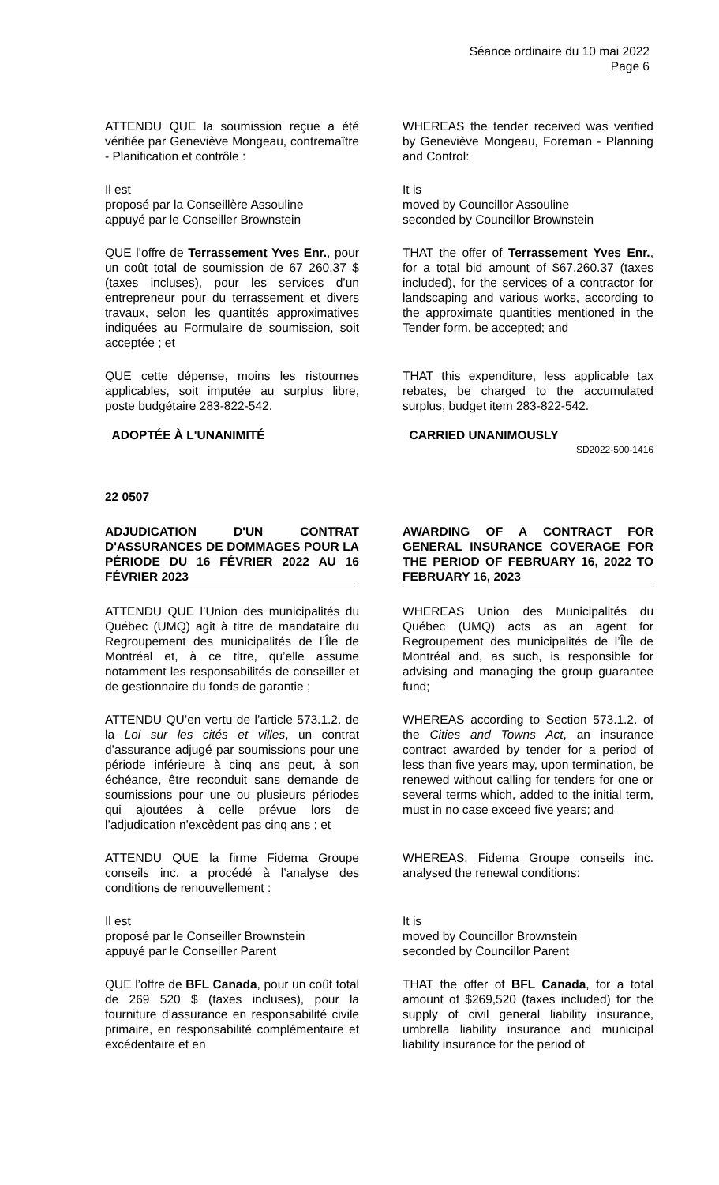Séance ordinaire du 10 mai 2022
Page 6
ATTENDU QUE la soumission reçue a été vérifiée par Geneviève Mongeau, contremaître - Planification et contrôle :
WHEREAS the tender received was verified by Geneviève Mongeau, Foreman - Planning and Control:
Il est
proposé par la Conseillère Assouline
appuyé par le Conseiller Brownstein
It is
moved by Councillor Assouline
seconded by Councillor Brownstein
QUE l’offre de Terrassement Yves Enr., pour un coût total de soumission de 67 260,37 $ (taxes incluses), pour les services d’un entrepreneur pour du terrassement et divers travaux, selon les quantités approximatives indiquées au Formulaire de soumission, soit acceptée ; et
THAT the offer of Terrassement Yves Enr., for a total bid amount of $67,260.37 (taxes included), for the services of a contractor for landscaping and various works, according to the approximate quantities mentioned in the Tender form, be accepted; and
QUE cette dépense, moins les ristournes applicables, soit imputée au surplus libre, poste budgétaire 283-822-542.
THAT this expenditure, less applicable tax rebates, be charged to the accumulated surplus, budget item 283-822-542.
ADOPTÉE À L'UNANIMITÉ CARRIED UNANIMOUSLY
SD2022-500-1416
22 0507
ADJUDICATION D'UN CONTRAT D'ASSURANCES DE DOMMAGES POUR LA PÉRIODE DU 16 FÉVRIER 2022 AU 16 FÉVRIER 2023
AWARDING OF A CONTRACT FOR GENERAL INSURANCE COVERAGE FOR THE PERIOD OF FEBRUARY 16, 2022 TO FEBRUARY 16, 2023
ATTENDU QUE l’Union des municipalités du Québec (UMQ) agit à titre de mandataire du Regroupement des municipalités de l’Île de Montréal et, à ce titre, qu’elle assume notamment les responsabilités de conseiller et de gestionnaire du fonds de garantie ;
WHEREAS Union des Municipalités du Québec (UMQ) acts as an agent for Regroupement des municipalités de l’Île de Montréal and, as such, is responsible for advising and managing the group guarantee fund;
ATTENDU QU’en vertu de l’article 573.1.2. de la Loi sur les cités et villes, un contrat d’assurance adjugé par soumissions pour une période inférieure à cinq ans peut, à son échéance, être reconduit sans demande de soumissions pour une ou plusieurs périodes qui ajoutées à celle prévue lors de l’adjudication n’excèdent pas cinq ans ; et
WHEREAS according to Section 573.1.2. of the Cities and Towns Act, an insurance contract awarded by tender for a period of less than five years may, upon termination, be renewed without calling for tenders for one or several terms which, added to the initial term, must in no case exceed five years; and
ATTENDU QUE la firme Fidema Groupe conseils inc. a procédé à l’analyse des conditions de renouvellement :
WHEREAS, Fidema Groupe conseils inc. analysed the renewal conditions:
Il est
proposé par le Conseiller Brownstein
appuyé par le Conseiller Parent
It is
moved by Councillor Brownstein
seconded by Councillor Parent
QUE l’offre de BFL Canada, pour un coût total de 269 520 $ (taxes incluses), pour la fourniture d’assurance en responsabilité civile primaire, en responsabilité complémentaire et excédentaire et en
THAT the offer of BFL Canada, for a total amount of $269,520 (taxes included) for the supply of civil general liability insurance, umbrella liability insurance and municipal liability insurance for the period of